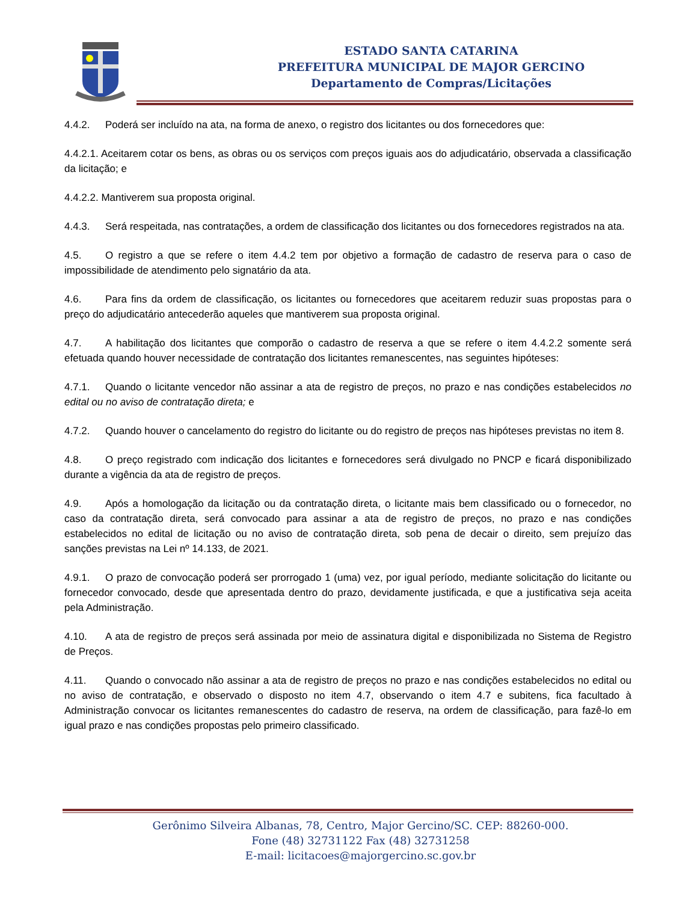ESTADO SANTA CATARINA
PREFEITURA MUNICIPAL DE MAJOR GERCINO
Departamento de Compras/Licitações
4.4.2. Poderá ser incluído na ata, na forma de anexo, o registro dos licitantes ou dos fornecedores que:
4.4.2.1. Aceitarem cotar os bens, as obras ou os serviços com preços iguais aos do adjudicatário, observada a classificação da licitação; e
4.4.2.2. Mantiverem sua proposta original.
4.4.3. Será respeitada, nas contratações, a ordem de classificação dos licitantes ou dos fornecedores registrados na ata.
4.5. O registro a que se refere o item 4.4.2 tem por objetivo a formação de cadastro de reserva para o caso de impossibilidade de atendimento pelo signatário da ata.
4.6. Para fins da ordem de classificação, os licitantes ou fornecedores que aceitarem reduzir suas propostas para o preço do adjudicatário antecederão aqueles que mantiverem sua proposta original.
4.7. A habilitação dos licitantes que comporão o cadastro de reserva a que se refere o item 4.4.2.2 somente será efetuada quando houver necessidade de contratação dos licitantes remanescentes, nas seguintes hipóteses:
4.7.1. Quando o licitante vencedor não assinar a ata de registro de preços, no prazo e nas condições estabelecidos no edital ou no aviso de contratação direta; e
4.7.2. Quando houver o cancelamento do registro do licitante ou do registro de preços nas hipóteses previstas no item 8.
4.8. O preço registrado com indicação dos licitantes e fornecedores será divulgado no PNCP e ficará disponibilizado durante a vigência da ata de registro de preços.
4.9. Após a homologação da licitação ou da contratação direta, o licitante mais bem classificado ou o fornecedor, no caso da contratação direta, será convocado para assinar a ata de registro de preços, no prazo e nas condições estabelecidos no edital de licitação ou no aviso de contratação direta, sob pena de decair o direito, sem prejuízo das sanções previstas na Lei nº 14.133, de 2021.
4.9.1. O prazo de convocação poderá ser prorrogado 1 (uma) vez, por igual período, mediante solicitação do licitante ou fornecedor convocado, desde que apresentada dentro do prazo, devidamente justificada, e que a justificativa seja aceita pela Administração.
4.10. A ata de registro de preços será assinada por meio de assinatura digital e disponibilizada no Sistema de Registro de Preços.
4.11. Quando o convocado não assinar a ata de registro de preços no prazo e nas condições estabelecidos no edital ou no aviso de contratação, e observado o disposto no item 4.7, observando o item 4.7 e subitens, fica facultado à Administração convocar os licitantes remanescentes do cadastro de reserva, na ordem de classificação, para fazê-lo em igual prazo e nas condições propostas pelo primeiro classificado.
Gerônimo Silveira Albanas, 78, Centro, Major Gercino/SC. CEP: 88260-000.
Fone (48) 32731122 Fax (48) 32731258
E-mail: licitacoes@majorgercino.sc.gov.br